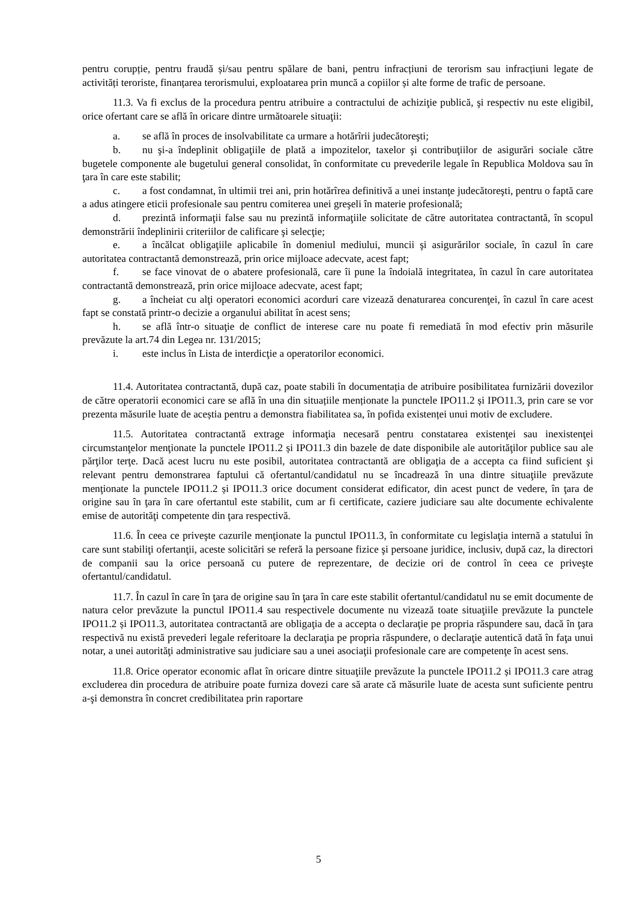pentru corupție, pentru fraudă și/sau pentru spălare de bani, pentru infracțiuni de terorism sau infracțiuni legate de activități teroriste, finanțarea terorismului, exploatarea prin muncă a copiilor și alte forme de trafic de persoane.
11.3. Va fi exclus de la procedura pentru atribuire a contractului de achiziţie publică, şi respectiv nu este eligibil, orice ofertant care se află în oricare dintre următoarele situaţii:
a. se află în proces de insolvabilitate ca urmare a hotărîrii judecătoreşti;
b. nu şi-a îndeplinit obligaţiile de plată a impozitelor, taxelor şi contribuţiilor de asigurări sociale către bugetele componente ale bugetului general consolidat, în conformitate cu prevederile legale în Republica Moldova sau în ţara în care este stabilit;
c. a fost condamnat, în ultimii trei ani, prin hotărîrea definitivă a unei instanţe judecătoreşti, pentru o faptă care a adus atingere eticii profesionale sau pentru comiterea unei greşeli în materie profesională;
d. prezintă informaţii false sau nu prezintă informaţiile solicitate de către autoritatea contractantă, în scopul demonstrării îndeplinirii criteriilor de calificare şi selecţie;
e. a încălcat obligaţiile aplicabile în domeniul mediului, muncii şi asigurărilor sociale, în cazul în care autoritatea contractantă demonstrează, prin orice mijloace adecvate, acest fapt;
f. se face vinovat de o abatere profesională, care îi pune la îndoială integritatea, în cazul în care autoritatea contractantă demonstrează, prin orice mijloace adecvate, acest fapt;
g. a încheiat cu alţi operatori economici acorduri care vizează denaturarea concurenţei, în cazul în care acest fapt se constată printr-o decizie a organului abilitat în acest sens;
h. se află într-o situaţie de conflict de interese care nu poate fi remediată în mod efectiv prin măsurile prevăzute la art.74 din Legea nr. 131/2015;
i. este inclus în Lista de interdicţie a operatorilor economici.
11.4. Autoritatea contractantă, după caz, poate stabili în documentația de atribuire posibilitatea furnizării dovezilor de către operatorii economici care se află în una din situațiile menționate la punctele IPO11.2 și IPO11.3, prin care se vor prezenta măsurile luate de aceștia pentru a demonstra fiabilitatea sa, în pofida existenței unui motiv de excludere.
11.5. Autoritatea contractantă extrage informaţia necesară pentru constatarea existenţei sau inexistenţei circumstanţelor menţionate la punctele IPO11.2 și IPO11.3 din bazele de date disponibile ale autorităţilor publice sau ale părţilor terţe. Dacă acest lucru nu este posibil, autoritatea contractantă are obligaţia de a accepta ca fiind suficient şi relevant pentru demonstrarea faptului că ofertantul/candidatul nu se încadrează în una dintre situaţiile prevăzute menţionate la punctele IPO11.2 și IPO11.3 orice document considerat edificator, din acest punct de vedere, în ţara de origine sau în ţara în care ofertantul este stabilit, cum ar fi certificate, caziere judiciare sau alte documente echivalente emise de autorităţi competente din ţara respectivă.
11.6. În ceea ce priveşte cazurile menţionate la punctul IPO11.3, în conformitate cu legislaţia internă a statului în care sunt stabiliţi ofertanţii, aceste solicitări se referă la persoane fizice şi persoane juridice, inclusiv, după caz, la directori de companii sau la orice persoană cu putere de reprezentare, de decizie ori de control în ceea ce priveşte ofertantul/candidatul.
11.7. În cazul în care în ţara de origine sau în ţara în care este stabilit ofertantul/candidatul nu se emit documente de natura celor prevăzute la punctul IPO11.4 sau respectivele documente nu vizează toate situaţiile prevăzute la punctele IPO11.2 și IPO11.3, autoritatea contractantă are obligaţia de a accepta o declaraţie pe propria răspundere sau, dacă în ţara respectivă nu există prevederi legale referitoare la declaraţia pe propria răspundere, o declaraţie autentică dată în faţa unui notar, a unei autorităţi administrative sau judiciare sau a unei asociaţii profesionale care are competenţe în acest sens.
11.8. Orice operator economic aflat în oricare dintre situaţiile prevăzute la punctele IPO11.2 și IPO11.3 care atrag excluderea din procedura de atribuire poate furniza dovezi care să arate că măsurile luate de acesta sunt suficiente pentru a-şi demonstra în concret credibilitatea prin raportare
5